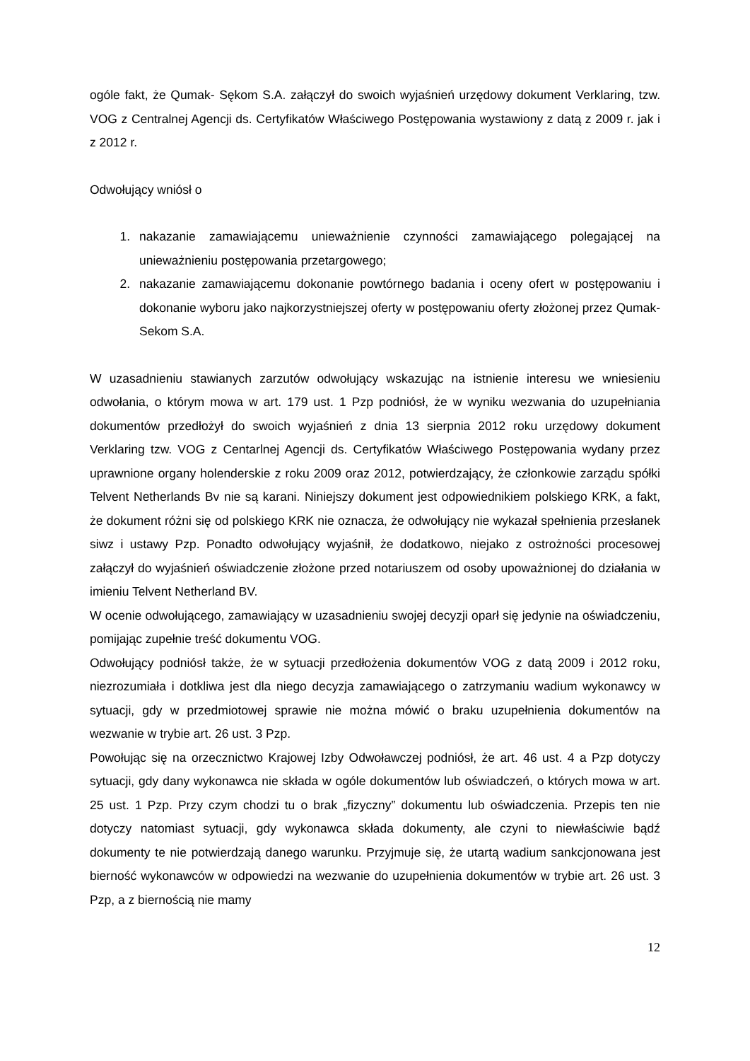ogóle fakt, że Qumak- Sękom S.A. załączył do swoich wyjaśnień urzędowy dokument Verklaring, tzw. VOG z Centralnej Agencji ds. Certyfikatów Właściwego Postępowania wystawiony z datą z 2009 r. jak i z 2012 r.
Odwołujący wniósł o
1. nakazanie zamawiającemu unieważnienie czynności zamawiającego polegającej na unieważnieniu postępowania przetargowego;
2. nakazanie zamawiającemu dokonanie powtórnego badania i oceny ofert w postępowaniu i dokonanie wyboru jako najkorzystniejszej oferty w postępowaniu oferty złożonej przez Qumak- Sekom S.A.
W uzasadnieniu stawianych zarzutów odwołujący wskazując na istnienie interesu we wniesieniu odwołania, o którym mowa w art. 179 ust. 1 Pzp podniósł, że w wyniku wezwania do uzupełniania dokumentów przedłożył do swoich wyjaśnień z dnia 13 sierpnia 2012 roku urzędowy dokument Verklaring tzw. VOG z Centarlnej Agencji ds. Certyfikatów Właściwego Postępowania wydany przez uprawnione organy holenderskie z roku 2009 oraz 2012, potwierdzający, że członkowie zarządu spółki Telvent Netherlands Bv nie są karani. Niniejszy dokument jest odpowiednikiem polskiego KRK, a fakt, że dokument różni się od polskiego KRK nie oznacza, że odwołujący nie wykazał spełnienia przesłanek siwz i ustawy Pzp. Ponadto odwołujący wyjaśnił, że dodatkowo, niejako z ostrożności procesowej załączył do wyjaśnień oświadczenie złożone przed notariuszem od osoby upoważnionej do działania w imieniu Telvent Netherland BV.
W ocenie odwołującego, zamawiający w uzasadnieniu swojej decyzji oparł się jedynie na oświadczeniu, pomijając zupełnie treść dokumentu VOG.
Odwołujący podniósł także, że w sytuacji przedłożenia dokumentów VOG z datą 2009 i 2012 roku, niezrozumiała i dotkliwa jest dla niego decyzja zamawiającego o zatrzymaniu wadium wykonawcy w sytuacji, gdy w przedmiotowej sprawie nie można mówić o braku uzupełnienia dokumentów na wezwanie w trybie art. 26 ust. 3 Pzp.
Powołując się na orzecznictwo Krajowej Izby Odwoławczej podniósł, że art. 46 ust. 4 a Pzp dotyczy sytuacji, gdy dany wykonawca nie składa w ogóle dokumentów lub oświadczeń, o których mowa w art. 25 ust. 1 Pzp. Przy czym chodzi tu o brak „fizyczny” dokumentu lub oświadczenia. Przepis ten nie dotyczy natomiast sytuacji, gdy wykonawca składa dokumenty, ale czyni to niewłaściwie bądź dokumenty te nie potwierdzają danego warunku. Przyjmuje się, że utartą wadium sankcjonowana jest bierność wykonawców w odpowiedzi na wezwanie do uzupełnienia dokumentów w trybie art. 26 ust. 3 Pzp, a z biernością nie mamy
12